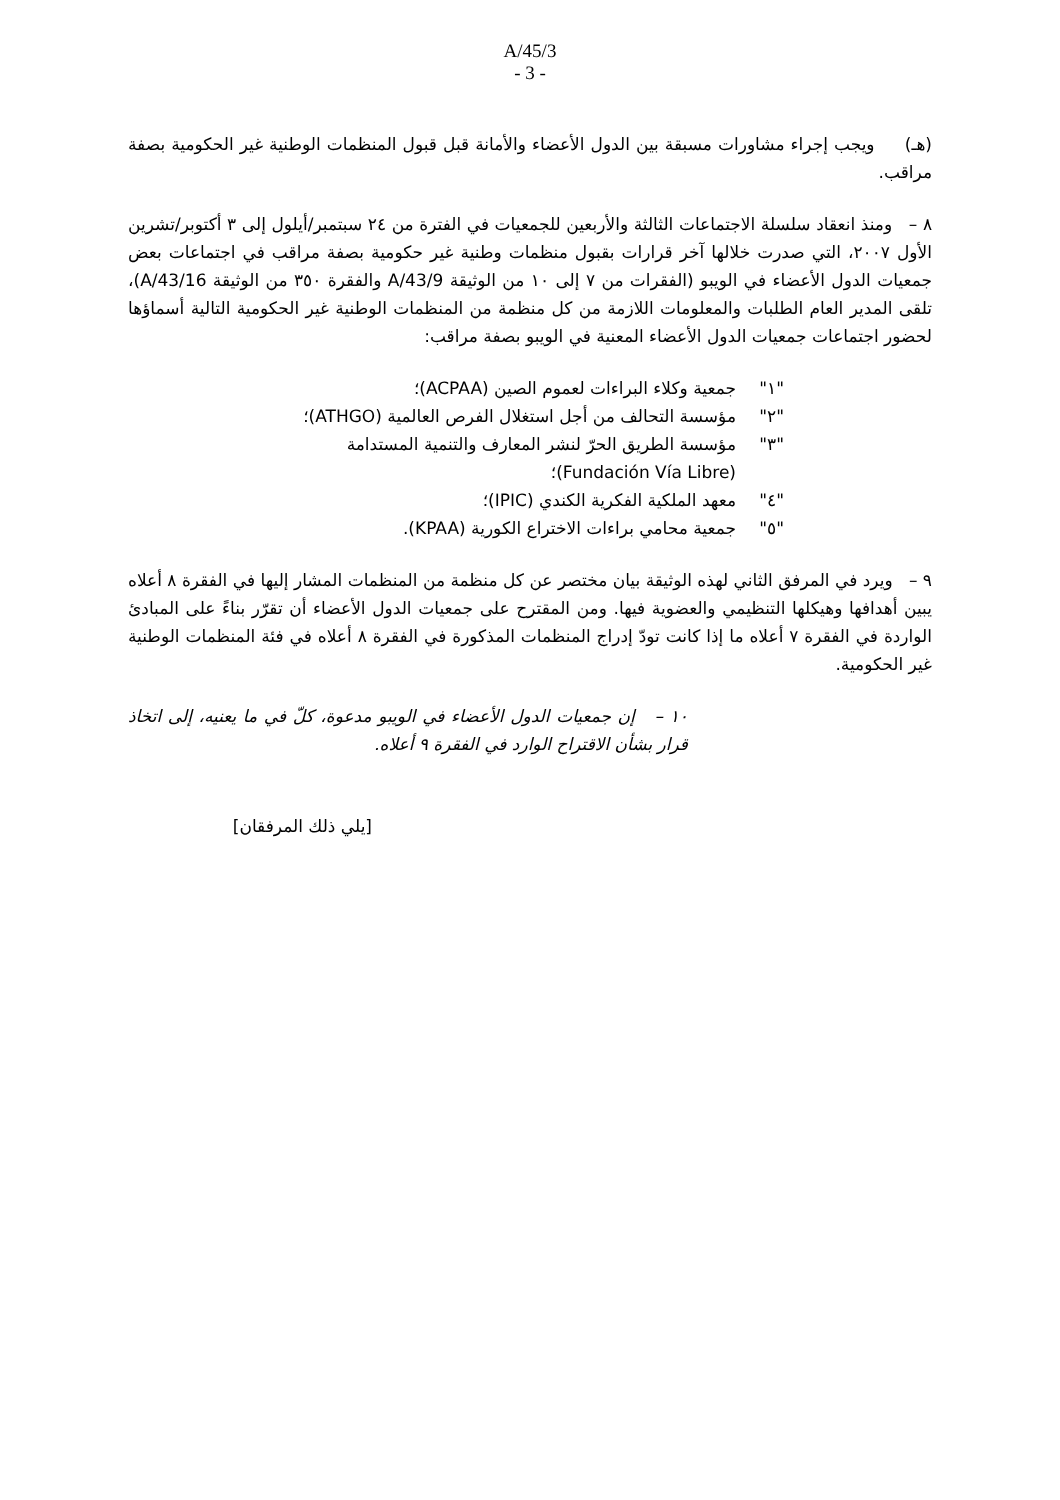A/45/3
- 3 -
(هـ) ويجب إجراء مشاورات مسبقة بين الدول الأعضاء والأمانة قبل قبول المنظمات الوطنية غير الحكومية بصفة مراقب.
٨ – ومنذ انعقاد سلسلة الاجتماعات الثالثة والأربعين للجمعيات في الفترة من ٢٤ سبتمبر/أيلول إلى ٣ أكتوبر/تشرين الأول ٢٠٠٧، التي صدرت خلالها آخر قرارات بقبول منظمات وطنية غير حكومية بصفة مراقب في اجتماعات بعض جمعيات الدول الأعضاء في الويبو (الفقرات من ٧ إلى ١٠ من الوثيقة A/43/9 والفقرة ٣٥٠ من الوثيقة A/43/16)، تلقى المدير العام الطلبات والمعلومات اللازمة من كل منظمة من المنظمات الوطنية غير الحكومية التالية أسماؤها لحضور اجتماعات جمعيات الدول الأعضاء المعنية في الويبو بصفة مراقب:
"١" جمعية وكلاء البراءات لعموم الصين (ACPAA)؛
"٢" مؤسسة التحالف من أجل استغلال الفرص العالمية (ATHGO)؛
"٣" مؤسسة الطريق الحرّ لنشر المعارف والتنمية المستدامة
(Fundación Vía Libre)؛
"٤" معهد الملكية الفكرية الكندي (IPIC)؛
"٥" جمعية محامي براءات الاختراع الكورية (KPAA).
٩ – ويرد في المرفق الثاني لهذه الوثيقة بيان مختصر عن كل منظمة من المنظمات المشار إليها في الفقرة ٨ أعلاه يبين أهدافها وهيكلها التنظيمي والعضوية فيها. ومن المقترح على جمعيات الدول الأعضاء أن تقرّر بناءً على المبادئ الواردة في الفقرة ٧ أعلاه ما إذا كانت تودّ إدراج المنظمات المذكورة في الفقرة ٨ أعلاه في فئة المنظمات الوطنية غير الحكومية.
١٠ – إن جمعيات الدول الأعضاء في الويبو مدعوة، كلّ في ما يعنيه، إلى اتخاذ قرار بشأن الاقتراح الوارد في الفقرة ٩ أعلاه.
[يلي ذلك المرفقان]